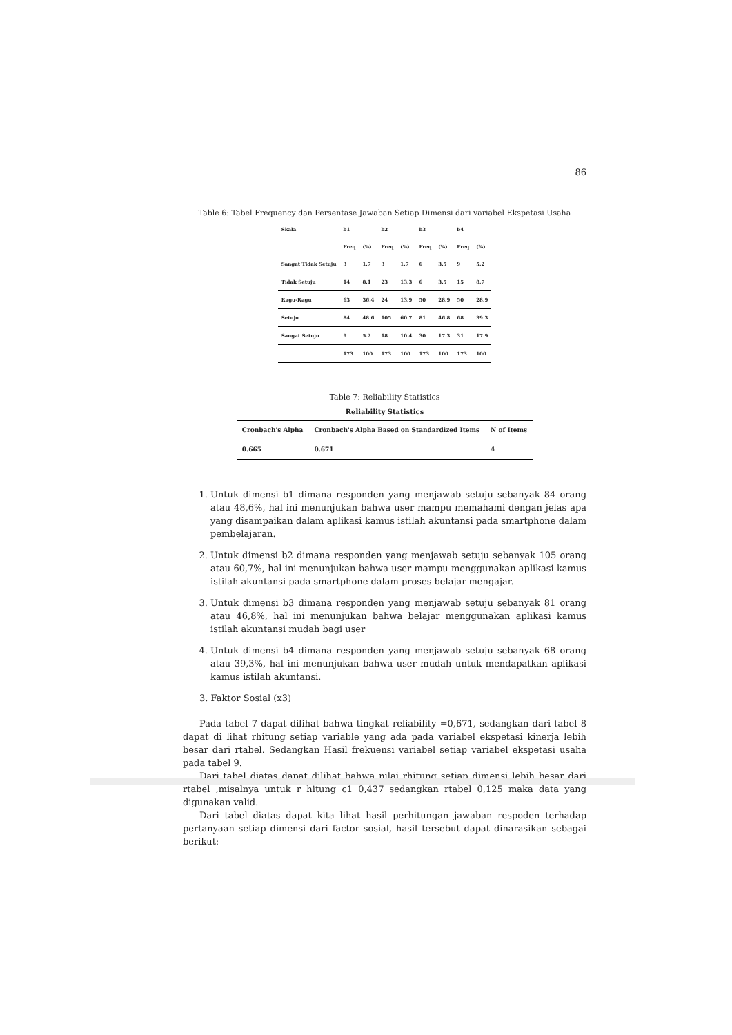86
Table 6: Tabel Frequency dan Persentase Jawaban Setiap Dimensi dari variabel Ekspetasi Usaha
| Skala | b1 | | b2 | | b3 | | b4 | |
| --- | --- | --- | --- | --- | --- | --- | --- | --- |
| | Freq | (%) | Freq | (%) | Freq | (%) | Freq | (%) |
| Sangat Tidak Setuju | 3 | 1.7 | 3 | 1.7 | 6 | 3.5 | 9 | 5.2 |
| Tidak Setuju | 14 | 8.1 | 23 | 13.3 | 6 | 3.5 | 15 | 8.7 |
| Ragu-Ragu | 63 | 36.4 | 24 | 13.9 | 50 | 28.9 | 50 | 28.9 |
| Setuju | 84 | 48.6 | 105 | 60.7 | 81 | 46.8 | 68 | 39.3 |
| Sangat Setuju | 9 | 5.2 | 18 | 10.4 | 30 | 17.3 | 31 | 17.9 |
| | 173 | 100 | 173 | 100 | 173 | 100 | 173 | 100 |
Table 7: Reliability Statistics
Reliability Statistics
| Cronbach's Alpha | Cronbach's Alpha Based on Standardized Items | N of Items |
| --- | --- | --- |
| 0.665 | 0.671 | 4 |
1. Untuk dimensi b1 dimana responden yang menjawab setuju sebanyak 84 orang atau 48,6%, hal ini menunjukan bahwa user mampu memahami dengan jelas apa yang disampaikan dalam aplikasi kamus istilah akuntansi pada smartphone dalam pembelajaran.
2. Untuk dimensi b2 dimana responden yang menjawab setuju sebanyak 105 orang atau 60,7%, hal ini menunjukan bahwa user mampu menggunakan aplikasi kamus istilah akuntansi pada smartphone dalam proses belajar mengajar.
3. Untuk dimensi b3 dimana responden yang menjawab setuju sebanyak 81 orang atau 46,8%, hal ini menunjukan bahwa belajar menggunakan aplikasi kamus istilah akuntansi mudah bagi user
4. Untuk dimensi b4 dimana responden yang menjawab setuju sebanyak 68 orang atau 39,3%, hal ini menunjukan bahwa user mudah untuk mendapatkan aplikasi kamus istilah akuntansi.
3. Faktor Sosial (x3)
Pada tabel 7 dapat dilihat bahwa tingkat reliability =0,671, sedangkan dari tabel 8 dapat di lihat rhitung setiap variable yang ada pada variabel ekspetasi kinerja lebih besar dari rtabel. Sedangkan Hasil frekuensi variabel setiap variabel ekspetasi usaha pada tabel 9.
Dari tabel diatas dapat dilihat bahwa nilai rhitung setiap dimensi lebih besar dari rtabel ,misalnya untuk r hitung c1 0,437 sedangkan rtabel 0,125 maka data yang digunakan valid.
Dari tabel diatas dapat kita lihat hasil perhitungan jawaban respoden terhadap pertanyaan setiap dimensi dari factor sosial, hasil tersebut dapat dinarasikan sebagai berikut: